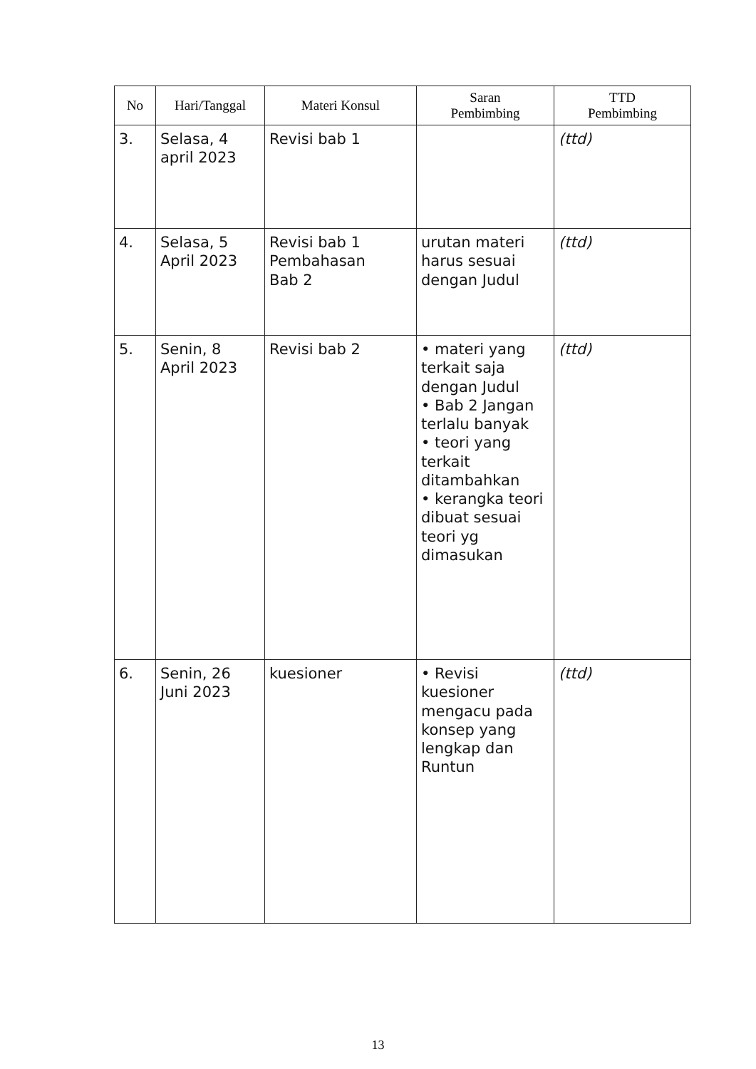| No | Hari/Tanggal | Materi Konsul | Saran Pembimbing | TTD Pembimbing |
| --- | --- | --- | --- | --- |
| 3. | Selasa, 4 april 2023 | Revisi bab 1 | | (ttd) |
| 4. | Selasa, 5 April 2023 | Revisi bab 1 Pembahasan Bab 2 | urutan materi harus sesuai dengan Judul | (ttd) |
| 5. | Senin, 8 April 2023 | Revisi bab 2 | • materi yang terkait saja dengan Judul • Bab 2 Jangan terlalu banyak • teori yang terkait ditambahkan • kerangka teori dibuat sesuai teori yg dimasukan | (ttd) |
| 6. | Senin, 26 Juni 2023 | kuesioner | • Revisi kuesioner mengacu pada konsep yang lengkap dan Runtun | (ttd) |
13